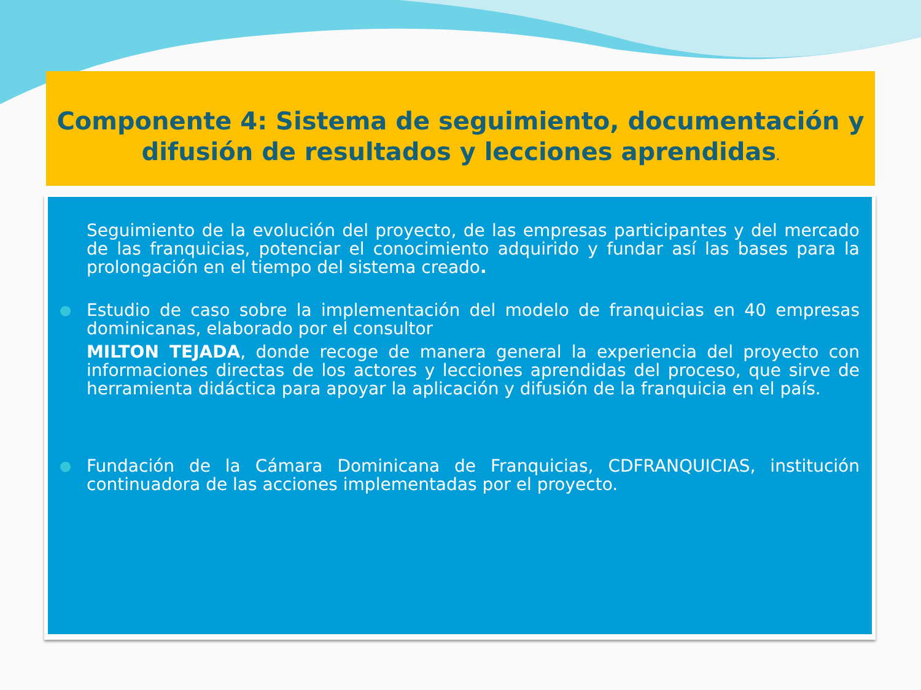Componente 4: Sistema de seguimiento, documentación y difusión de resultados y lecciones aprendidas.
Seguimiento de la evolución del proyecto, de las empresas participantes y del mercado de las franquicias, potenciar el conocimiento adquirido y fundar así las bases para la prolongación en el tiempo del sistema creado.
● Estudio de caso sobre la implementación del modelo de franquicias en 40 empresas dominicanas, elaborado por el consultor
MILTON TEJADA, donde recoge de manera general la experiencia del proyecto con informaciones directas de los actores y lecciones aprendidas del proceso, que sirve de herramienta didáctica para apoyar la aplicación y difusión de la franquicia en el país.
● Fundación de la Cámara Dominicana de Franquicias, CDFRANQUICIAS, institución continuadora de las acciones implementadas por el proyecto.